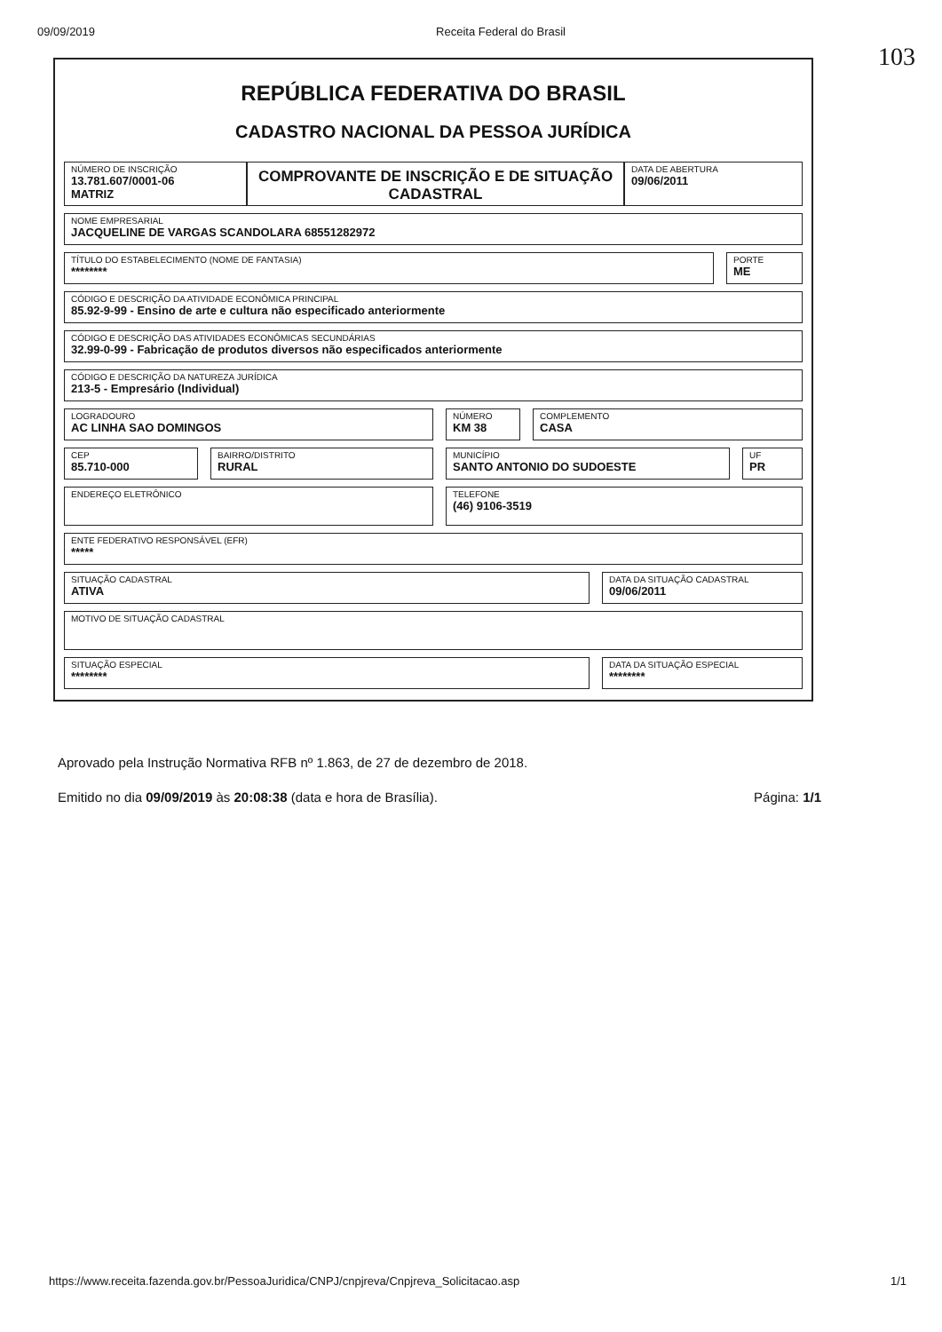09/09/2019 Receita Federal do Brasil
103
REPÚBLICA FEDERATIVA DO BRASIL
CADASTRO NACIONAL DA PESSOA JURÍDICA
NÚMERO DE INSCRIÇÃO
13.781.607/0001-06
MATRIZ
COMPROVANTE DE INSCRIÇÃO E DE SITUAÇÃO CADASTRAL
DATA DE ABERTURA
09/06/2011
NOME EMPRESARIAL
JACQUELINE DE VARGAS SCANDOLARA 68551282972
TÍTULO DO ESTABELECIMENTO (NOME DE FANTASIA)
********
PORTE
ME
CÓDIGO E DESCRIÇÃO DA ATIVIDADE ECONÔMICA PRINCIPAL
85.92-9-99 - Ensino de arte e cultura não especificado anteriormente
CÓDIGO E DESCRIÇÃO DAS ATIVIDADES ECONÔMICAS SECUNDÁRIAS
32.99-0-99 - Fabricação de produtos diversos não especificados anteriormente
CÓDIGO E DESCRIÇÃO DA NATUREZA JURÍDICA
213-5 - Empresário (Individual)
LOGRADOURO
AC LINHA SAO DOMINGOS
NÚMERO
KM 38
COMPLEMENTO
CASA
CEP
85.710-000
BAIRRO/DISTRITO
RURAL
MUNICÍPIO
SANTO ANTONIO DO SUDOESTE
UF
PR
ENDEREÇO ELETRÔNICO TELEFONE
(46) 9106-3519
ENTE FEDERATIVO RESPONSÁVEL (EFR)
*****
SITUAÇÃO CADASTRAL
ATIVA
DATA DA SITUAÇÃO CADASTRAL
09/06/2011
MOTIVO DE SITUAÇÃO CADASTRAL
SITUAÇÃO ESPECIAL
********
DATA DA SITUAÇÃO ESPECIAL
********
Aprovado pela Instrução Normativa RFB nº 1.863, de 27 de dezembro de 2018.
Emitido no dia 09/09/2019 às 20:08:38 (data e hora de Brasília). Página: 1/1
https://www.receita.fazenda.gov.br/PessoaJuridica/CNPJ/cnpjreva/Cnpjreva_Solicitacao.asp 1/1